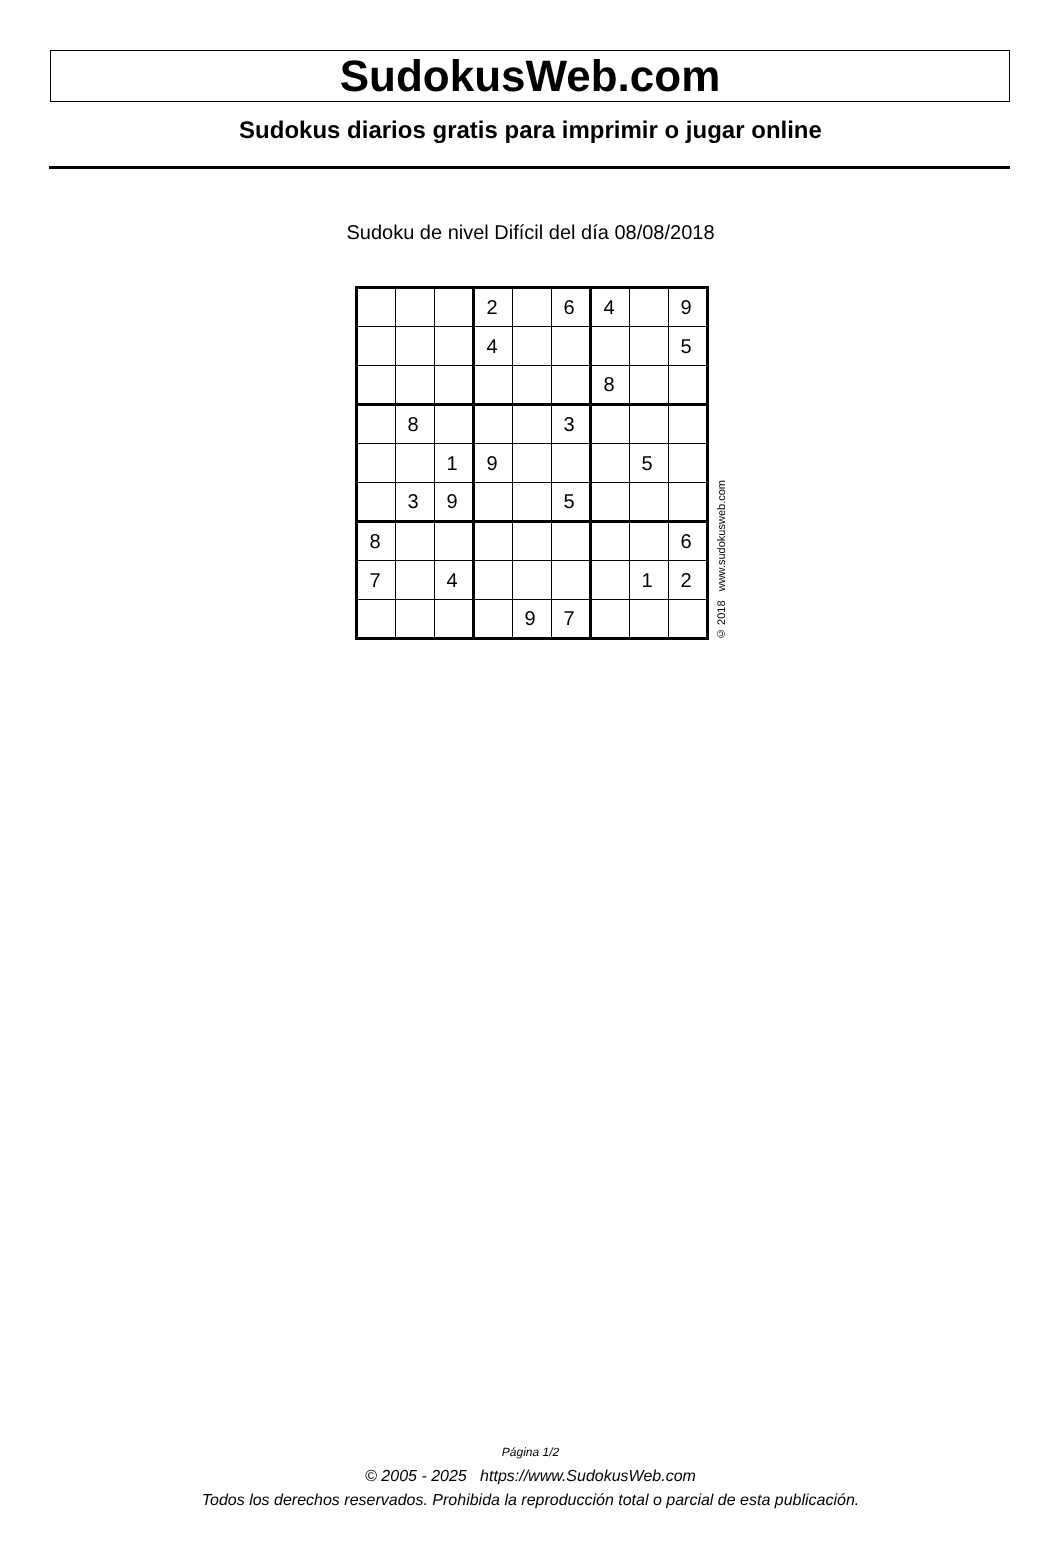SudokusWeb.com
Sudokus diarios gratis para imprimir o jugar online
Sudoku de nivel Difícil del día 08/08/2018
| | | | 2 | | 6 | 4 | | 9 |
| | | | 4 | | | | | 5 |
| | | | | | | 8 | | |
| | 8 | | | | 3 | | | |
| | | 1 | 9 | | | | 5 | |
| | 3 | 9 | | | 5 | | | |
| 8 | | | | | | | | 6 |
| 7 | | 4 | | | | | 1 | 2 |
| | | | | 9 | 7 | | | |
© 2018 www.sudokusweb.com
Página 1/2
© 2005 - 2025 https://www.SudokusWeb.com
Todos los derechos reservados. Prohibida la reproducción total o parcial de esta publicación.